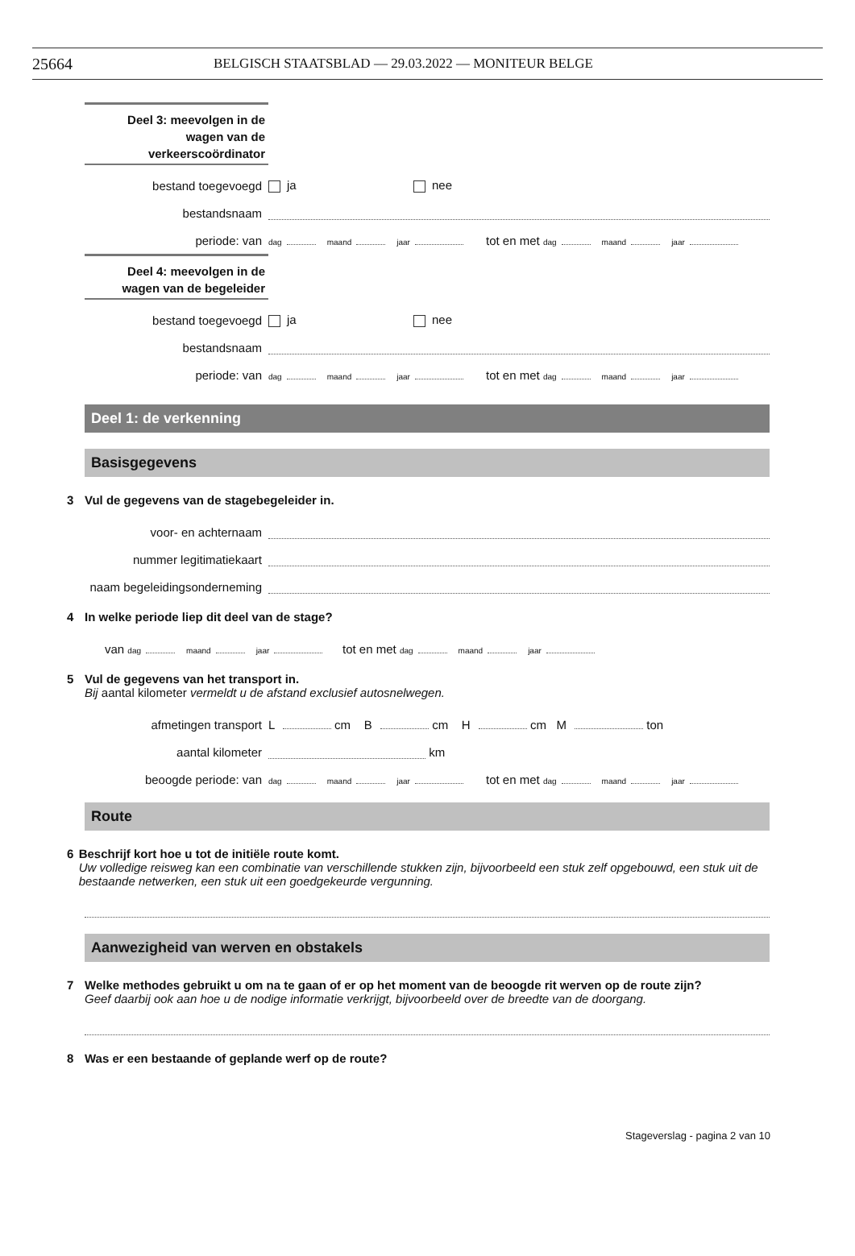25664 BELGISCH STAATSBLAD — 29.03.2022 — MONITEUR BELGE
Deel 3: meevolgen in de
wagen van de
verkeerscoördinator
bestand toegevoegd
ja
nee
bestandsnaam
periode: van
dag maand jaar
tot en met dag maand jaar
Deel 4: meevolgen in de
wagen van de begeleider
bestand toegevoegd
ja
nee
bestandsnaam
periode: van
dag maand jaar
tot en met dag maand jaar
Deel 1: de verkenning
Basisgegevens
3 Vul de gegevens van de stagebegeleider in.
voor- en achternaam
nummer legitimatiekaart
naam begeleidingsonderneming
4 In welke periode liep dit deel van de stage?
van dag maand jaar
tot en met dag maand jaar
5 Vul de gegevens van het transport in.
Bij aantal kilometer vermeldt u de afstand exclusief autosnelwegen.
afmetingen transport
L cm B cm H cm M ton
aantal kilometer
km
beoogde periode: van
dag maand jaar
tot en met dag maand jaar
Route
6 Beschrijf kort hoe u tot de initiële route komt.
Uw volledige reisweg kan een combinatie van verschillende stukken zijn, bijvoorbeeld een stuk zelf opgebouwd, een stuk uit de bestaande netwerken, een stuk uit een goedgekeurde vergunning.
Aanwezigheid van werven en obstakels
7 Welke methodes gebruikt u om na te gaan of er op het moment van de beoogde rit werven op de route zijn?
Geef daarbij ook aan hoe u de nodige informatie verkrijgt, bijvoorbeeld over de breedte van de doorgang.
8 Was er een bestaande of geplande werf op de route?
Stageverslag - pagina 2 van 10